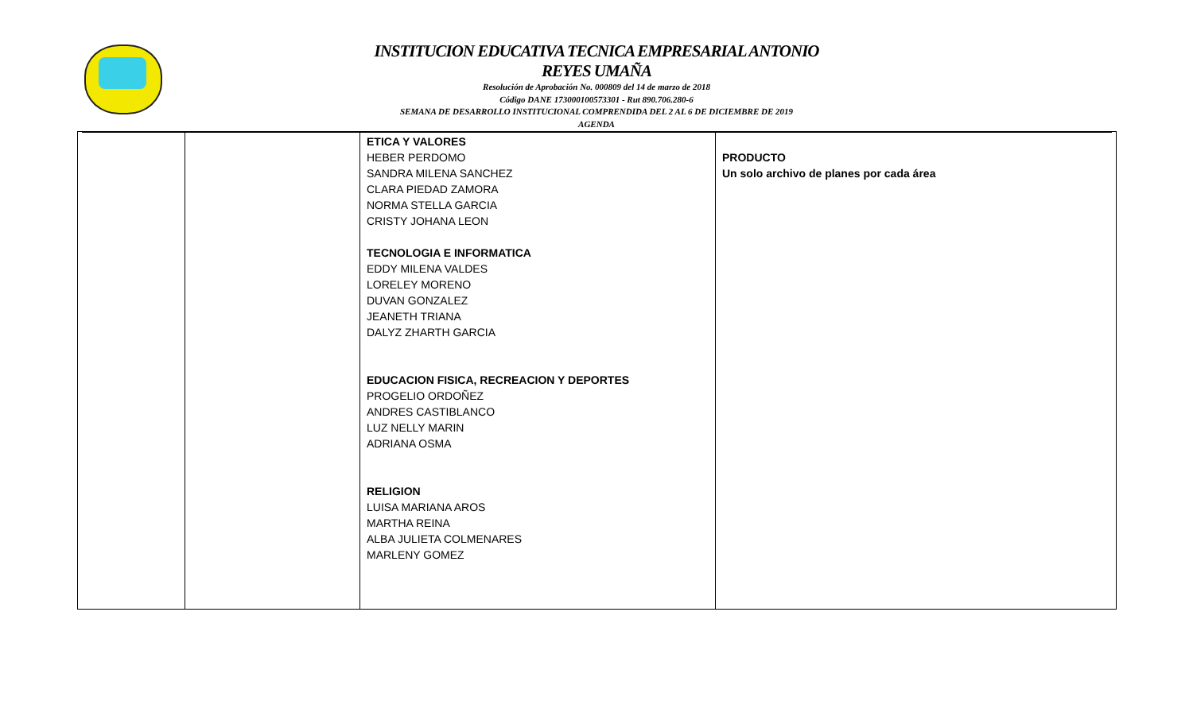INSTITUCION EDUCATIVA TECNICA EMPRESARIAL ANTONIO REYES UMAÑA
Resolución de Aprobación No. 000809 del 14 de marzo de 2018
Código DANE 173000100573301 - Rut 890.706.280-6
SEMANA DE DESARROLLO INSTITUCIONAL COMPRENDIDA DEL 2 AL 6 DE DICIEMBRE DE 2019
AGENDA
| | | ETICA Y VALORES HEBER PERDOMO SANDRA MILENA SANCHEZ CLARA PIEDAD ZAMORA NORMA STELLA GARCIA CRISTY JOHANA LEON TECNOLOGIA E INFORMATICA EDDY MILENA VALDES LORELEY MORENO DUVAN GONZALEZ JEANETH TRIANA DALYZ ZHARTH GARCIA EDUCACION FISICA, RECREACION Y DEPORTES PROGELIO ORDOÑEZ ANDRES CASTIBLANCO LUZ NELLY MARIN ADRIANA OSMA RELIGION LUISA MARIANA AROS MARTHA REINA ALBA JULIETA COLMENARES MARLENY GOMEZ | PRODUCTO Un solo archivo de planes por cada área |